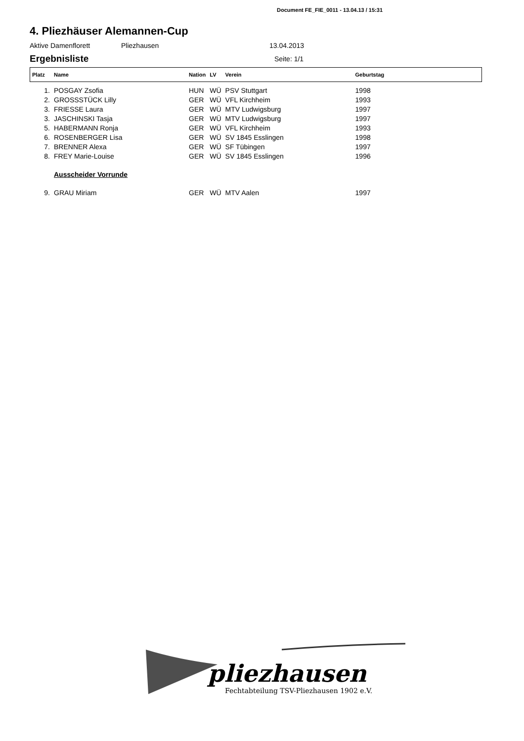Document FE_FIE_0011 - 13.04.13 / 15:31
4. Pliezhäuser Alemannen-Cup
Aktive Damenflorett Pliezhausen 13.04.2013
Ergebnisliste
Seite: 1/1
| Platz | Name | Nation | LV | Verein | Geburtstag |
| --- | --- | --- | --- | --- | --- |
| 1. | POSGAY Zsofia | HUN | WÜ | PSV Stuttgart | 1998 |
| 2. | GROSSSTÜCK Lilly | GER | WÜ | VFL Kirchheim | 1993 |
| 3. | FRIESSE Laura | GER | WÜ | MTV Ludwigsburg | 1997 |
| 3. | JASCHINSKI Tasja | GER | WÜ | MTV Ludwigsburg | 1997 |
| 5. | HABERMANN Ronja | GER | WÜ | VFL Kirchheim | 1993 |
| 6. | ROSENBERGER Lisa | GER | WÜ | SV 1845 Esslingen | 1998 |
| 7. | BRENNER Alexa | GER | WÜ | SF Tübingen | 1997 |
| 8. | FREY Marie-Louise | GER | WÜ | SV 1845 Esslingen | 1996 |
| | Ausscheider Vorrunde | | | | |
| 9. | GRAU Miriam | GER | WÜ | MTV Aalen | 1997 |
pliezhausen
Fechtabteilung TSV-Pliezhausen 1902 e.V.